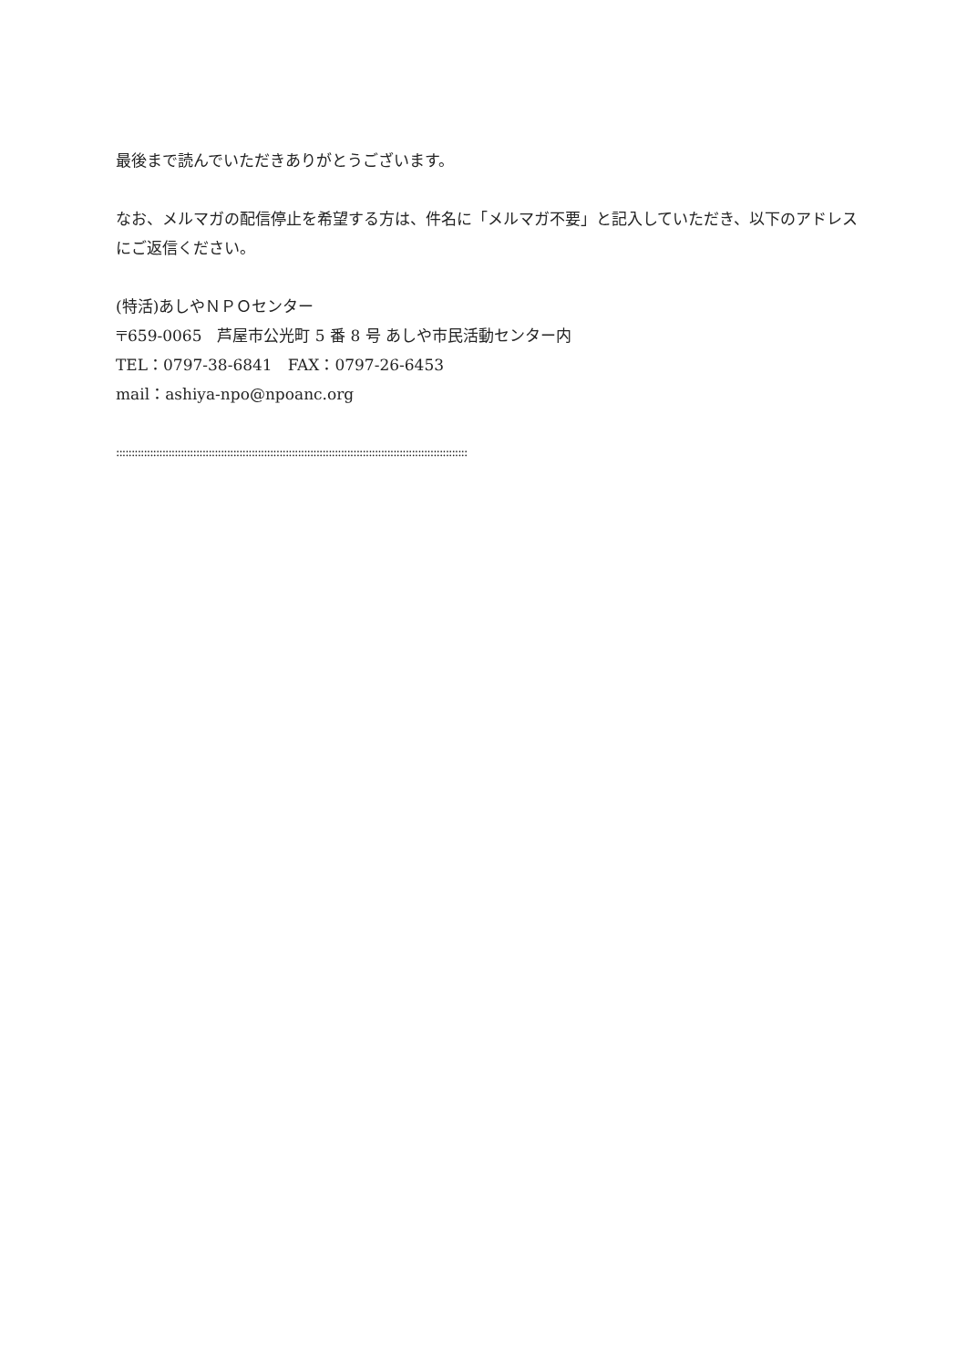最後まで読んでいただきありがとうございます。
なお、メルマガの配信停止を希望する方は、件名に「メルマガ不要」と記入していただき、以下のアドレスにご返信ください。
(特活)あしやＮＰＯセンター
〒659-0065　芦屋市公光町 5 番 8 号 あしや市民活動センター内
TEL：0797-38-6841　FAX：0797-26-6453
mail：ashiya-npo@npoanc.org
::::::::::::::::::::::::::::::::::::::::::::::::::::::::::::::::::::::::::::::::::::::::::::::::::::::::::::::::::